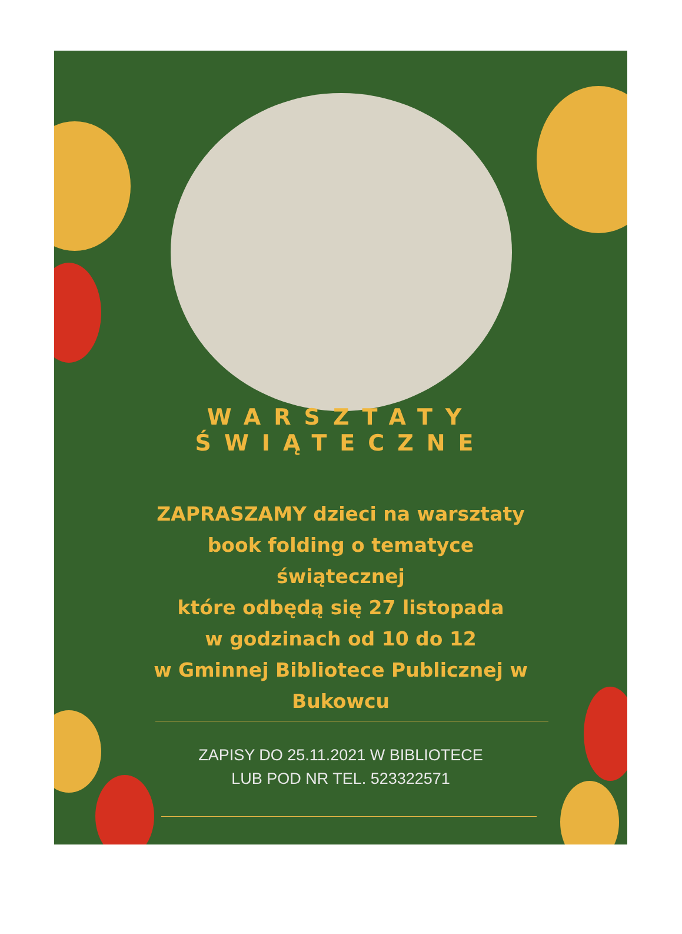WARSZTATY ŚWIĄTECZNE
ZAPRASZAMY dzieci na warsztaty
book folding o tematyce
świątecznej
które odbędą się 27 listopada
w godzinach od 10 do 12
w Gminnej Bibliotece Publicznej w
Bukowcu
ZAPISY DO 25.11.2021 W BIBLIOTECE
LUB POD NR TEL. 523322571